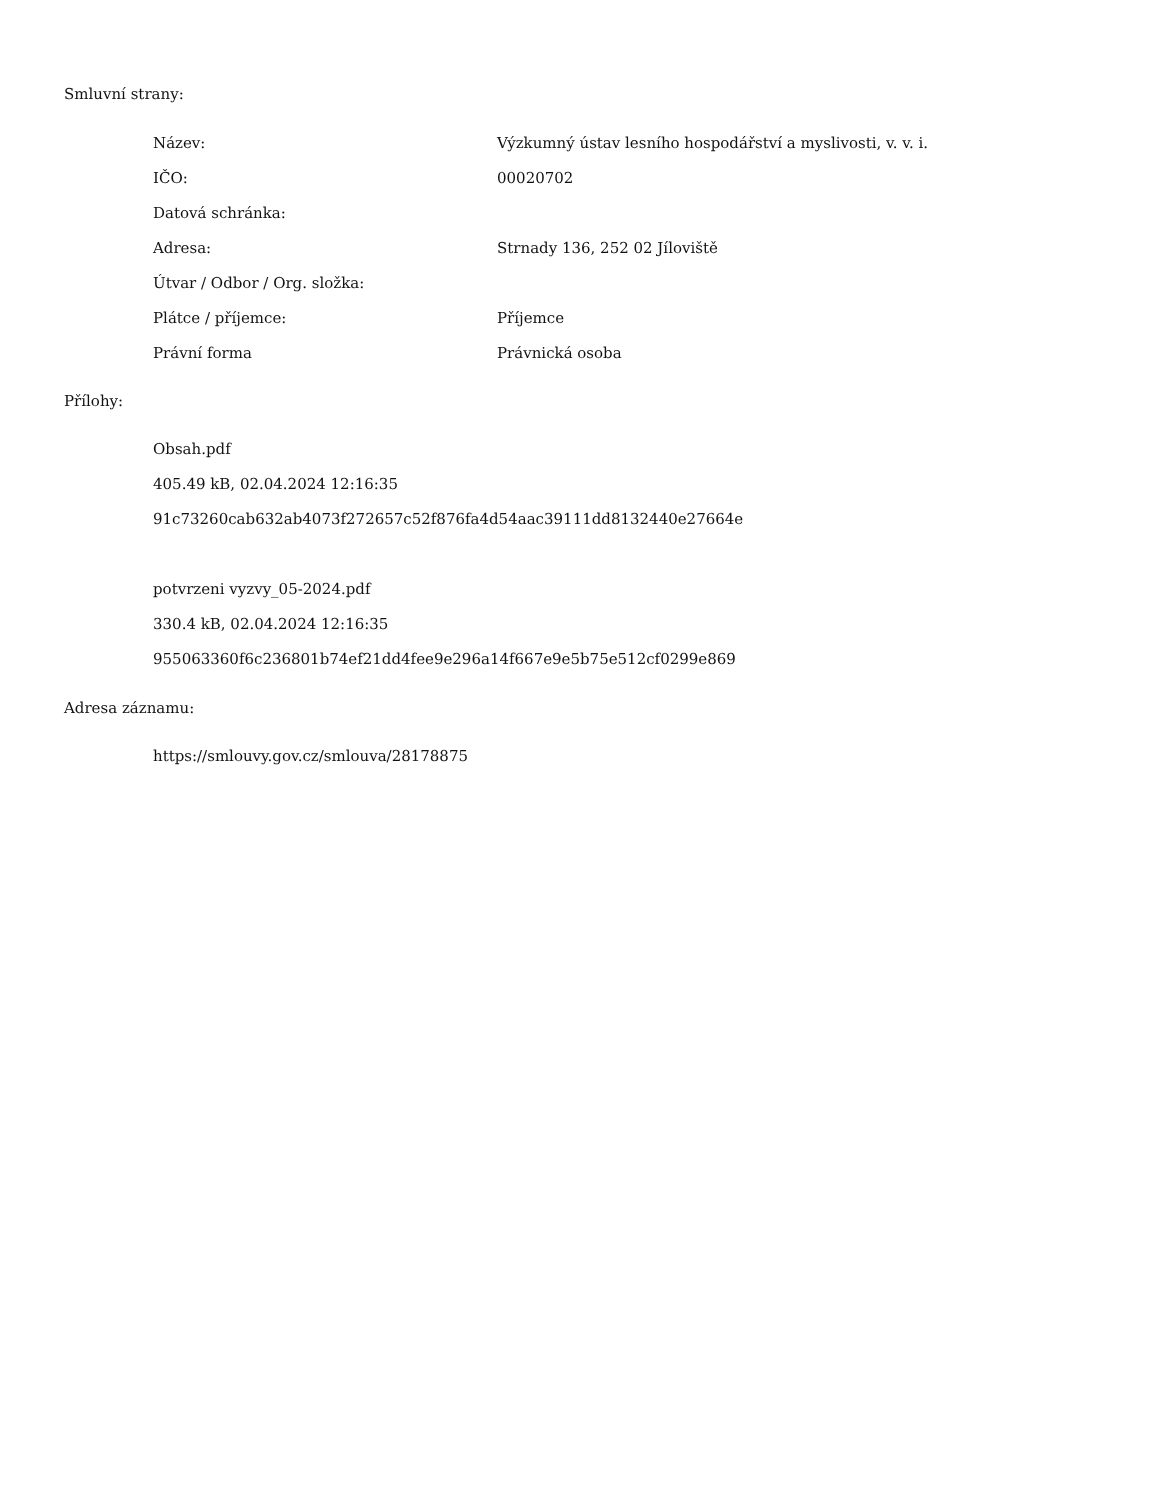Smluvní strany:
| Název: | Výzkumný ústav lesního hospodářství a myslivosti, v. v. i. |
| IČO: | 00020702 |
| Datová schránka: | |
| Adresa: | Strnady 136, 252 02 Jíloviště |
| Útvar / Odbor / Org. složka: | |
| Plátce / příjemce: | Příjemce |
| Právní forma | Právnická osoba |
Přílohy:
Obsah.pdf
405.49 kB, 02.04.2024 12:16:35
91c73260cab632ab4073f272657c52f876fa4d54aac39111dd8132440e27664e
potvrzeni vyzvy_05-2024.pdf
330.4 kB, 02.04.2024 12:16:35
955063360f6c236801b74ef21dd4fee9e296a14f667e9e5b75e512cf0299e869
Adresa záznamu:
https://smlouvy.gov.cz/smlouva/28178875